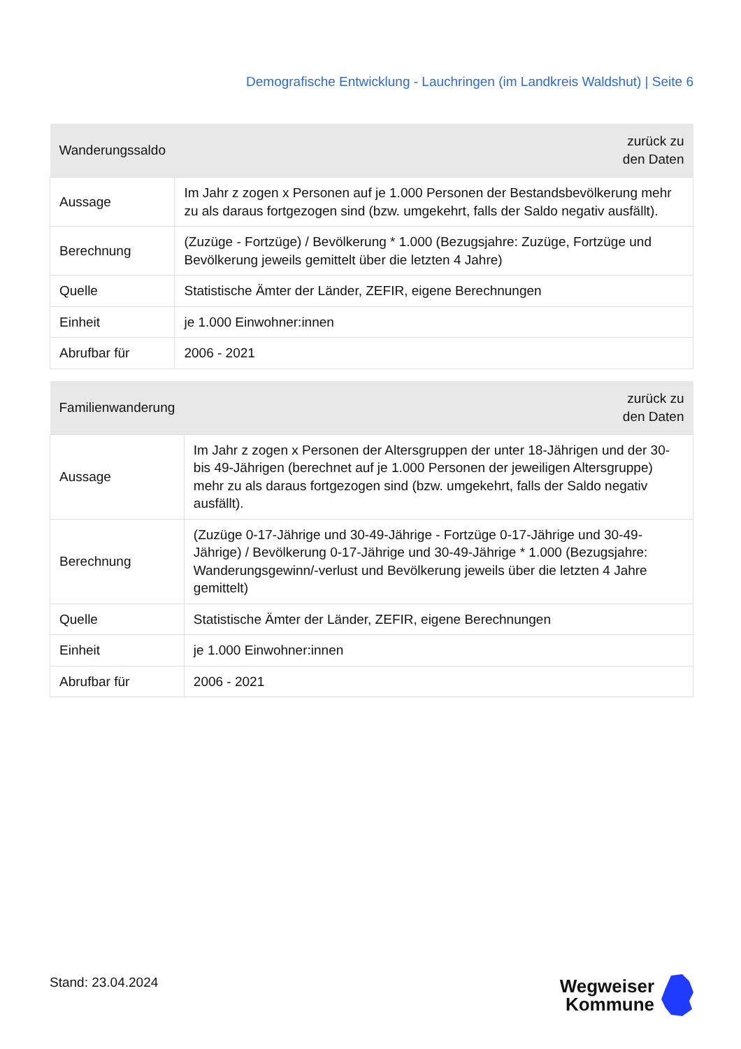Demografische Entwicklung - Lauchringen (im Landkreis Waldshut) | Seite 6
| Wanderungssaldo | zurück zu den Daten |
| --- | --- |
| Aussage | Im Jahr z zogen x Personen auf je 1.000 Personen der Bestandsbevölkerung mehr zu als daraus fortgezogen sind (bzw. umgekehrt, falls der Saldo negativ ausfällt). |
| Berechnung | (Zuzüge - Fortzüge) / Bevölkerung * 1.000 (Bezugsjahre: Zuzüge, Fortzüge und Bevölkerung jeweils gemittelt über die letzten 4 Jahre) |
| Quelle | Statistische Ämter der Länder, ZEFIR, eigene Berechnungen |
| Einheit | je 1.000 Einwohner:innen |
| Abrufbar für | 2006 - 2021 |
| Familienwanderung | zurück zu den Daten |
| --- | --- |
| Aussage | Im Jahr z zogen x Personen der Altersgruppen der unter 18-Jährigen und der 30- bis 49-Jährigen (berechnet auf je 1.000 Personen der jeweiligen Altersgruppe) mehr zu als daraus fortgezogen sind (bzw. umgekehrt, falls der Saldo negativ ausfällt). |
| Berechnung | (Zuzüge 0-17-Jährige und 30-49-Jährige - Fortzüge 0-17-Jährige und 30-49- Jährige) / Bevölkerung 0-17-Jährige und 30-49-Jährige * 1.000 (Bezugsjahre: Wanderungsgewinn/-verlust und Bevölkerung jeweils über die letzten 4 Jahre gemittelt) |
| Quelle | Statistische Ämter der Länder, ZEFIR, eigene Berechnungen |
| Einheit | je 1.000 Einwohner:innen |
| Abrufbar für | 2006 - 2021 |
Stand: 23.04.2024
Wegweiser
Kommune